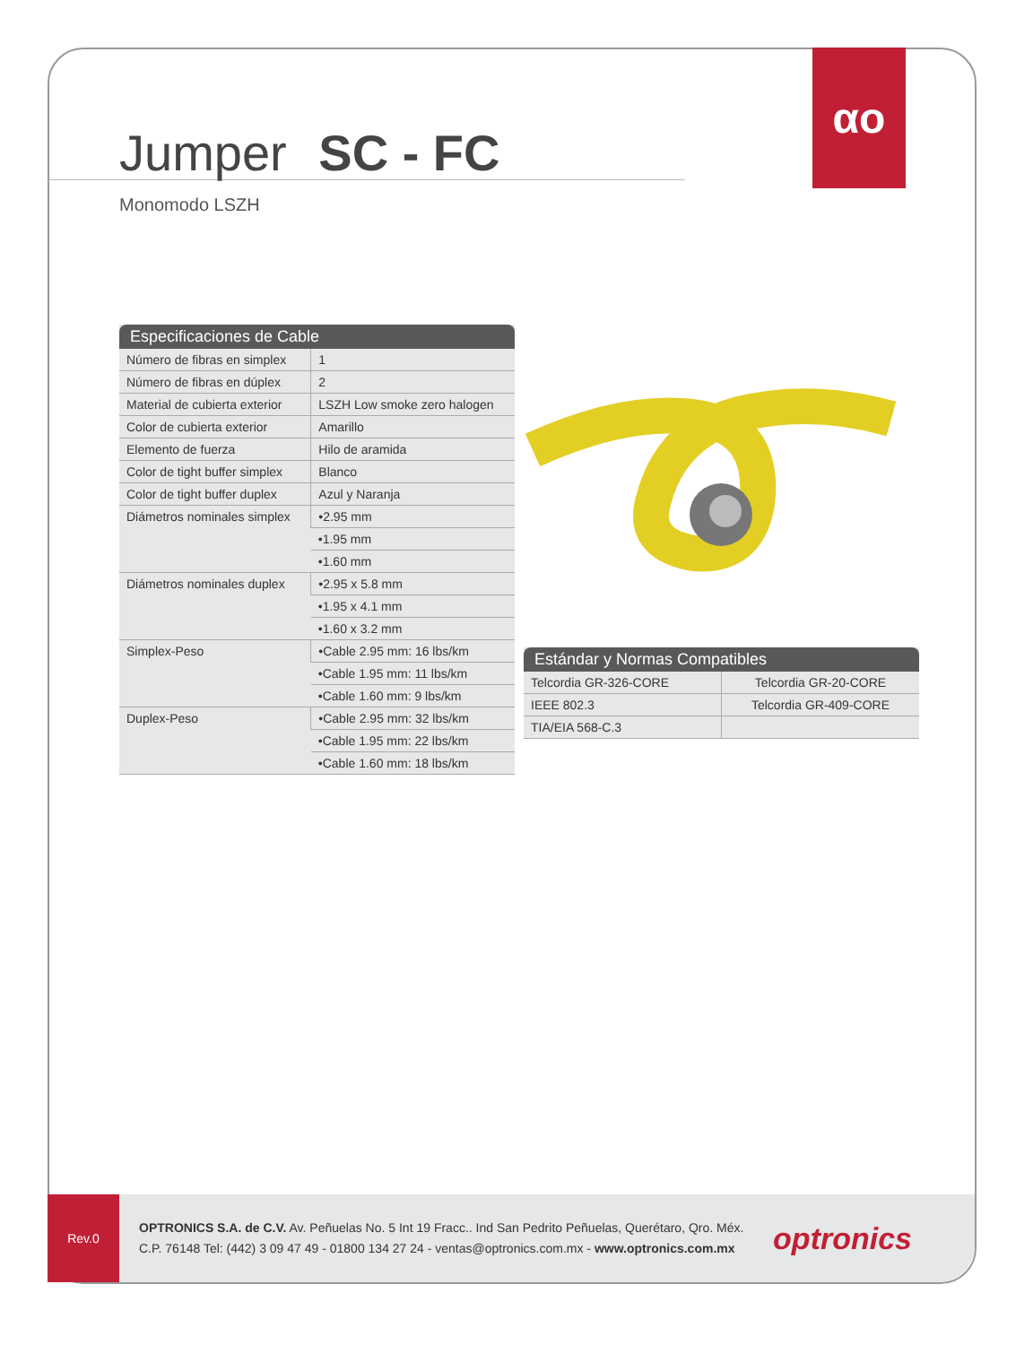αo
Jumper SC - FC
Monomodo LSZH
| Especificaciones de Cable | |
| --- | --- |
| Número de fibras en simplex | 1 |
| Número de fibras en dúplex | 2 |
| Material de cubierta exterior | LSZH Low smoke zero halogen |
| Color de cubierta exterior | Amarillo |
| Elemento de fuerza | Hilo de aramida |
| Color de tight buffer simplex | Blanco |
| Color de tight buffer duplex | Azul y Naranja |
| Diámetros nominales simplex | •2.95 mm |
| | •1.95 mm |
| | •1.60 mm |
| Diámetros nominales duplex | •2.95 x 5.8 mm |
| | •1.95 x 4.1 mm |
| | •1.60 x 3.2 mm |
| Simplex-Peso | •Cable 2.95 mm: 16 lbs/km |
| | •Cable 1.95 mm: 11 lbs/km |
| | •Cable 1.60 mm: 9 lbs/km |
| Duplex-Peso | •Cable 2.95 mm: 32 lbs/km |
| | •Cable 1.95 mm: 22 lbs/km |
| | •Cable 1.60 mm: 18 lbs/km |
| Estándar y Normas Compatibles | |
| --- | --- |
| Telcordia GR-326-CORE | Telcordia GR-20-CORE |
| IEEE 802.3 | Telcordia GR-409-CORE |
| TIA/EIA 568-C.3 | |
Rev.0
OPTRONICS S.A. de C.V. Av. Peñuelas No. 5 Int 19 Fracc.. Ind San Pedrito Peñuelas, Querétaro, Qro. Méx.
C.P. 76148 Tel: (442) 3 09 47 49 - 01800 134 27 24 - ventas@optronics.com.mx - www.optronics.com.mx
optronics